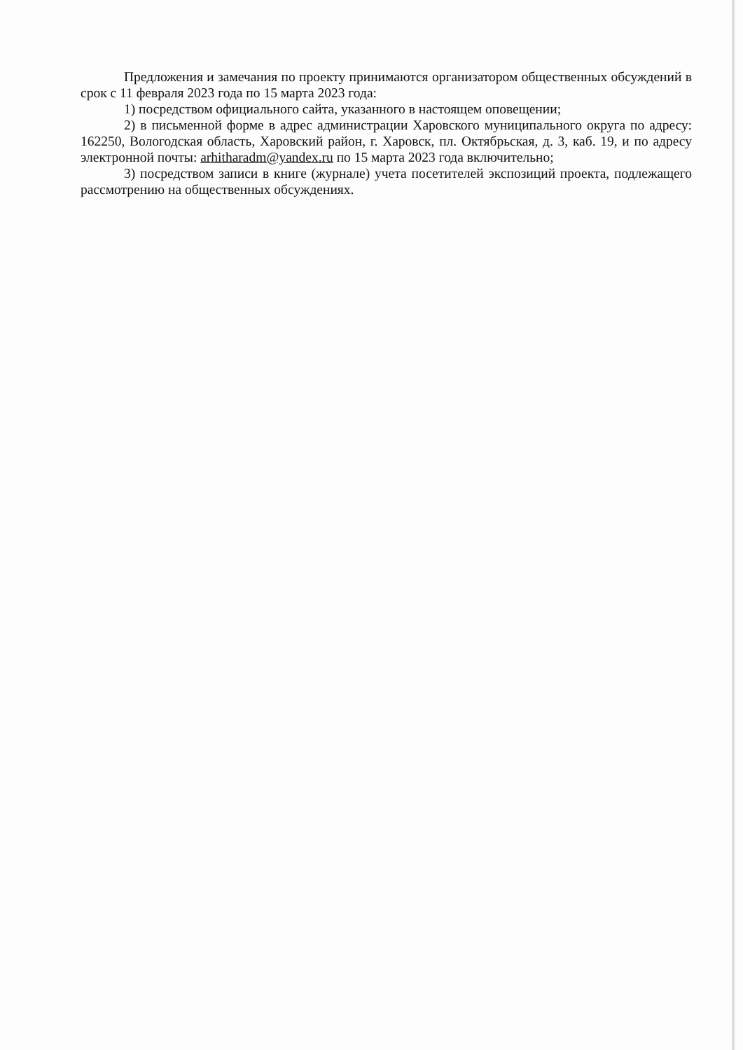Предложения и замечания по проекту принимаются организатором общественных обсуждений в срок с 11 февраля 2023 года по 15 марта 2023 года:
1) посредством официального сайта, указанного в настоящем оповещении;
2) в письменной форме в адрес администрации Харовского муниципального округа по адресу: 162250, Вологодская область, Харовский район, г. Харовск, пл. Октябрьская, д. 3, каб. 19, и по адресу электронной почты: arhitharadm@yandex.ru по 15 марта 2023 года включительно;
3) посредством записи в книге (журнале) учета посетителей экспозиций проекта, подлежащего рассмотрению на общественных обсуждениях.